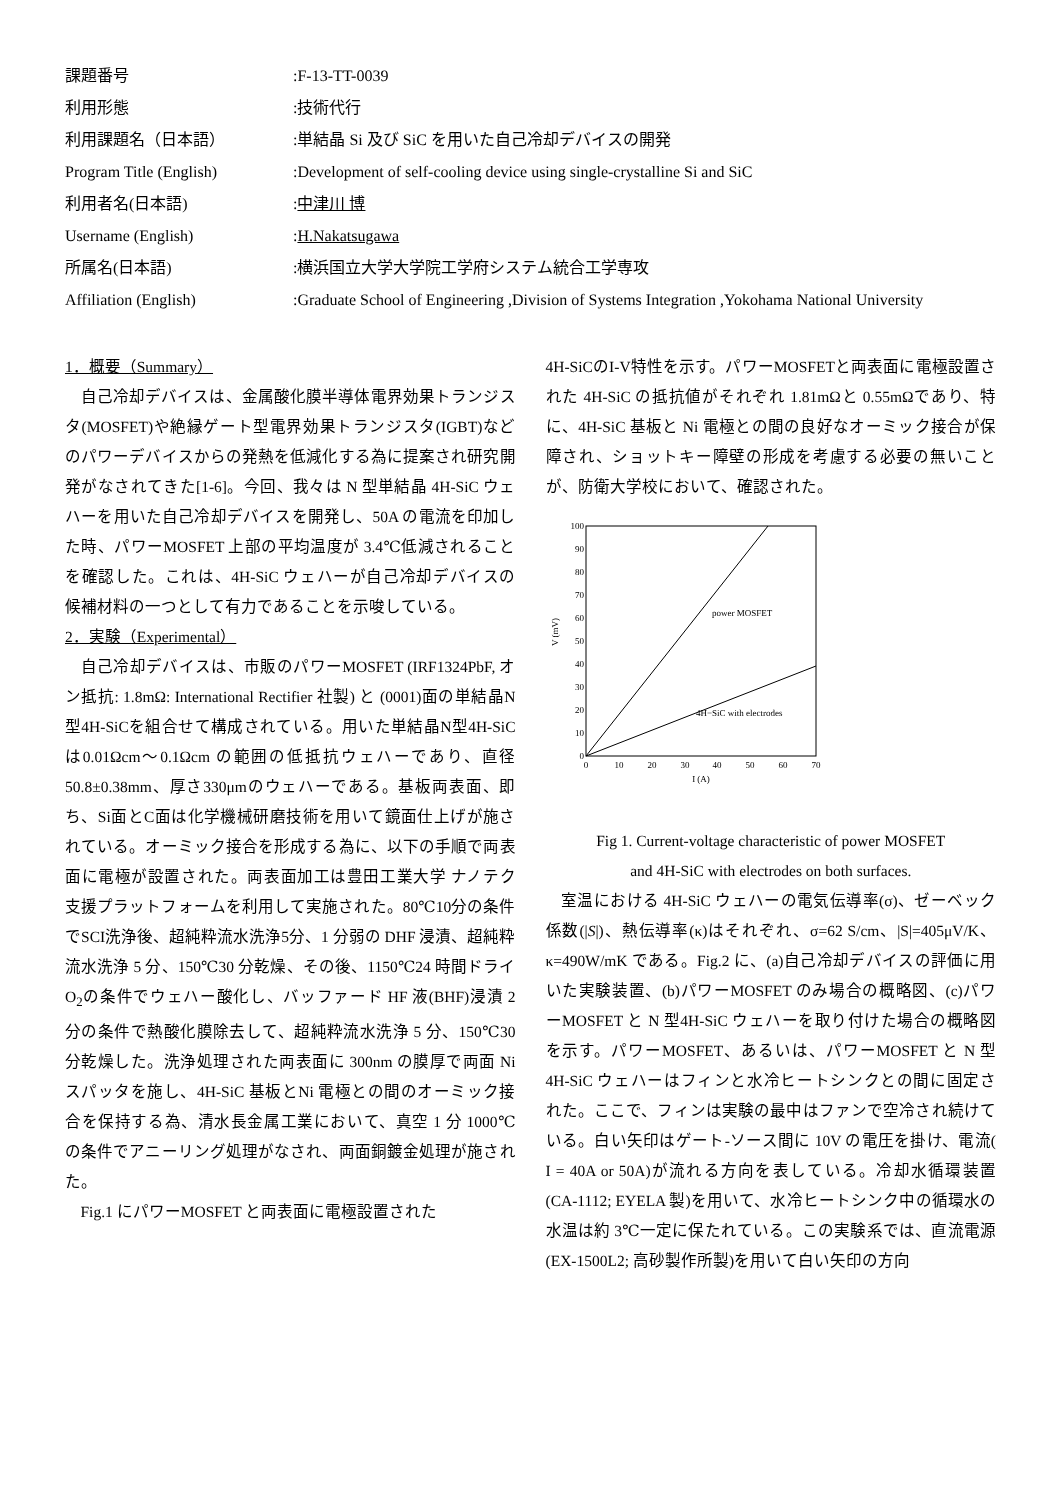課題番号
:F-13-TT-0039
利用形態
:技術代行
利用課題名（日本語）
:単結晶 Si 及び SiC を用いた自己冷却デバイスの開発
Program Title (English)
:Development of self-cooling device using single-crystalline Si and SiC
利用者名(日本語)
:中津川 博
Username (English)
:H.Nakatsugawa
所属名(日本語)
:横浜国立大学大学院工学府システム統合工学専攻
Affiliation (English)
:Graduate School of Engineering ,Division of Systems Integration ,Yokohama National University
1．概要（Summary）
自己冷却デバイスは、金属酸化膜半導体電界効果トランジスタ(MOSFET)や絶縁ゲート型電界効果トランジスタ(IGBT)などのパワーデバイスからの発熱を低減化する為に提案され研究開発がなされてきた[1-6]。今回、我々は N 型単結晶 4H-SiC ウェハーを用いた自己冷却デバイスを開発し、50A の電流を印加した時、パワーMOSFET 上部の平均温度が 3.4℃低減されることを確認した。これは、4H-SiC ウェハーが自己冷却デバイスの候補材料の一つとして有力であることを示唆している。
2．実験（Experimental）
自己冷却デバイスは、市販のパワーMOSFET (IRF1324PbF, オン抵抗: 1.8mΩ: International Rectifier 社製) と (0001)面の単結晶N型4H-SiCを組合せて構成されている。用いた単結晶N型4H-SiCは0.01Ωcm～0.1Ωcm の範囲の低抵抗ウェハーであり、直径 50.8±0.38mm、厚さ330μmのウェハーである。基板両表面、即ち、Si面とC面は化学機械研磨技術を用いて鏡面仕上げが施されている。オーミック接合を形成する為に、以下の手順で両表面に電極が設置された。両表面加工は豊田工業大学 ナノテク支援プラットフォームを利用して実施された。80℃10分の条件でSCI洗浄後、超純粋流水洗浄5分、1 分弱の DHF 浸漬、超純粋流水洗浄 5 分、150℃30 分乾燥、その後、1150℃24 時間ドライ O<sub>2</sub>の条件でウェハー酸化し、バッファード HF 液(BHF)浸漬 2 分の条件で熱酸化膜除去して、超純粋流水洗浄 5 分、150℃30 分乾燥した。洗浄処理された両表面に 300nm の膜厚で両面 Ni スパッタを施し、4H-SiC 基板とNi 電極との間のオーミック接合を保持する為、清水長金属工業において、真空 1 分 1000℃の条件でアニーリング処理がなされ、両面銅鍍金処理が施された。
Fig.1 にパワーMOSFET と両表面に電極設置された
4H-SiCのI-V特性を示す。パワーMOSFETと両表面に電極設置された 4H-SiC の抵抗値がそれぞれ 1.81mΩと 0.55mΩであり、特に、4H-SiC 基板と Ni 電極との間の良好なオーミック接合が保障され、ショットキー障壁の形成を考慮する必要の無いことが、防衛大学校において、確認された。
0
10
20
30
40
50
60
70
80
90
100
0
10
20
30
40
50
60
70
I (A)
V (mV)
power MOSFET
4H−SiC with electrodes
Fig 1. Current-voltage characteristic of power MOSFET
and 4H-SiC with electrodes on both surfaces.
室温における 4H-SiC ウェハーの電気伝導率(σ)、ゼーベック係数(|S|)、熱伝導率(κ)はそれぞれ、σ=62 S/cm、|S|=405μV/K、κ=490W/mK である。Fig.2 に、(a)自己冷却デバイスの評価に用いた実験装置、(b)パワーMOSFET のみ場合の概略図、(c)パワーMOSFET と N 型4H-SiC ウェハーを取り付けた場合の概略図を示す。パワーMOSFET、あるいは、パワーMOSFET と N 型 4H-SiC ウェハーはフィンと水冷ヒートシンクとの間に固定された。ここで、フィンは実験の最中はファンで空冷され続けている。白い矢印はゲート-ソース間に 10V の電圧を掛け、電流( I = 40A or 50A)が流れる方向を表している。冷却水循環装置(CA-1112; EYELA 製)を用いて、水冷ヒートシンク中の循環水の水温は約 3℃一定に保たれている。この実験系では、直流電源(EX-1500L2; 高砂製作所製)を用いて白い矢印の方向